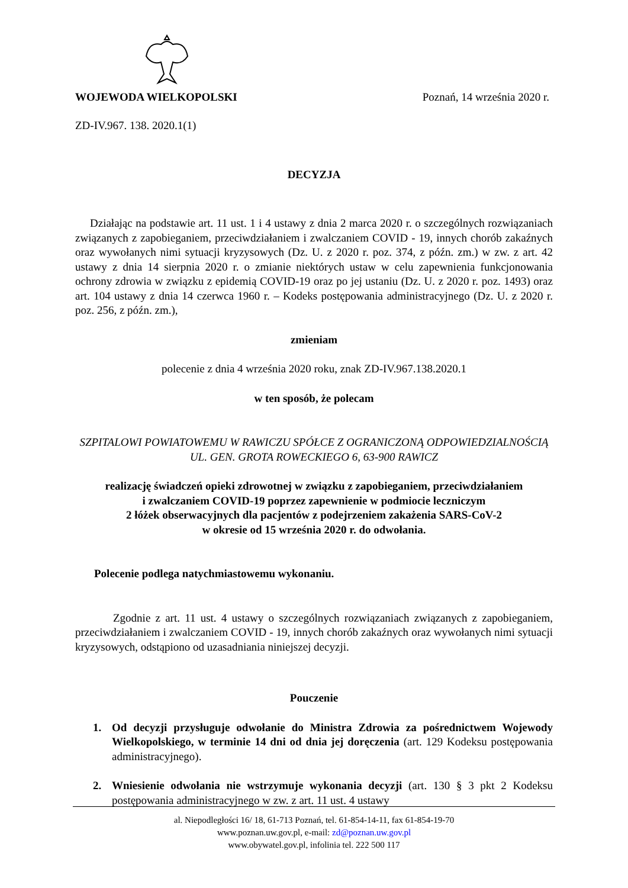WOJEWODA WIELKOPOLSKI Poznań, 14 września 2020 r.
ZD-IV.967. 138. 2020.1(1)
DECYZJA
Działając na podstawie art. 11 ust. 1 i 4 ustawy z dnia 2 marca 2020 r. o szczególnych rozwiązaniach związanych z zapobieganiem, przeciwdziałaniem i zwalczaniem COVID - 19, innych chorób zakaźnych oraz wywołanych nimi sytuacji kryzysowych (Dz. U. z 2020 r. poz. 374, z późn. zm.) w zw. z art. 42 ustawy z dnia 14 sierpnia 2020 r. o zmianie niektórych ustaw w celu zapewnienia funkcjonowania ochrony zdrowia w związku z epidemią COVID-19 oraz po jej ustaniu (Dz. U. z 2020 r. poz. 1493) oraz art. 104 ustawy z dnia 14 czerwca 1960 r. – Kodeks postępowania administracyjnego (Dz. U. z 2020 r. poz. 256, z późn. zm.),
zmieniam
polecenie z dnia 4 września 2020 roku, znak ZD-IV.967.138.2020.1
w ten sposób, że polecam
SZPITALOWI POWIATOWEMU W RAWICZU SPÓŁCE Z OGRANICZONĄ ODPOWIEDZIALNOŚCIĄ
UL. GEN. GROTA ROWECKIEGO 6, 63-900 RAWICZ
realizację świadczeń opieki zdrowotnej w związku z zapobieganiem, przeciwdziałaniem
i zwalczaniem COVID-19 poprzez zapewnienie w podmiocie leczniczym
2 łóżek obserwacyjnych dla pacjentów z podejrzeniem zakażenia SARS-CoV-2
w okresie od 15 września 2020 r. do odwołania.
Polecenie podlega natychmiastowemu wykonaniu.
Zgodnie z art. 11 ust. 4 ustawy o szczególnych rozwiązaniach związanych z zapobieganiem, przeciwdziałaniem i zwalczaniem COVID - 19, innych chorób zakaźnych oraz wywołanych nimi sytuacji kryzysowych, odstąpiono od uzasadniania niniejszej decyzji.
Pouczenie
1. Od decyzji przysługuje odwołanie do Ministra Zdrowia za pośrednictwem Wojewody Wielkopolskiego, w terminie 14 dni od dnia jej doręczenia (art. 129 Kodeksu postępowania administracyjnego).
2. Wniesienie odwołania nie wstrzymuje wykonania decyzji (art. 130 § 3 pkt 2 Kodeksu postępowania administracyjnego w zw. z art. 11 ust. 4 ustawy
al. Niepodległości 16/ 18, 61-713 Poznań, tel. 61-854-14-11, fax 61-854-19-70
www.poznan.uw.gov.pl, e-mail: zd@poznan.uw.gov.pl
www.obywatel.gov.pl, infolinia tel. 222 500 117